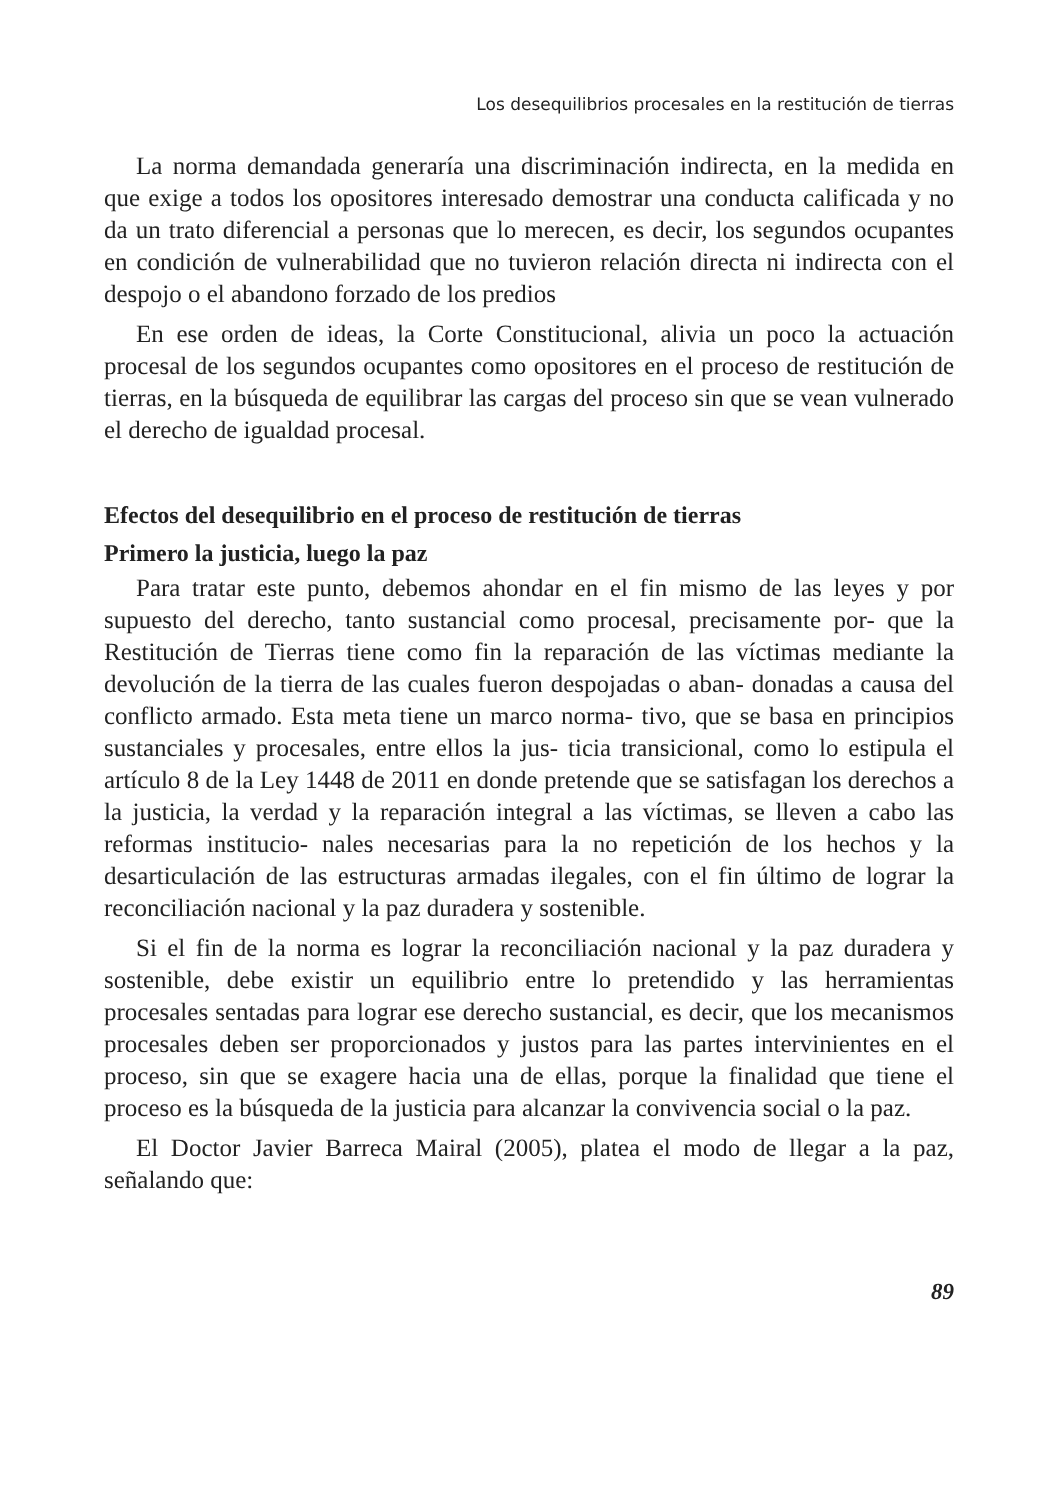Los desequilibrios procesales en la restitución de tierras
La norma demandada generaría una discriminación indirecta, en la medida en que exige a todos los opositores interesado demostrar una conducta calificada y no da un trato diferencial a personas que lo merecen, es decir, los segundos ocupantes en condición de vulnerabilidad que no tuvieron relación directa ni indirecta con el despojo o el abandono forzado de los predios
En ese orden de ideas, la Corte Constitucional, alivia un poco la actuación procesal de los segundos ocupantes como opositores en el proceso de restitución de tierras, en la búsqueda de equilibrar las cargas del proceso sin que se vean vulnerado el derecho de igualdad procesal.
Efectos del desequilibrio en el proceso de restitución de tierras
Primero la justicia, luego la paz
Para tratar este punto, debemos ahondar en el fin mismo de las leyes y por supuesto del derecho, tanto sustancial como procesal, precisamente por- que la Restitución de Tierras tiene como fin la reparación de las víctimas mediante la devolución de la tierra de las cuales fueron despojadas o aban- donadas a causa del conflicto armado. Esta meta tiene un marco norma- tivo, que se basa en principios sustanciales y procesales, entre ellos la jus- ticia transicional, como lo estipula el artículo 8 de la Ley 1448 de 2011 en donde pretende que se satisfagan los derechos a la justicia, la verdad y la reparación integral a las víctimas, se lleven a cabo las reformas institucio- nales necesarias para la no repetición de los hechos y la desarticulación de las estructuras armadas ilegales, con el fin último de lograr la reconciliación nacional y la paz duradera y sostenible.
Si el fin de la norma es lograr la reconciliación nacional y la paz duradera y sostenible, debe existir un equilibrio entre lo pretendido y las herramientas procesales sentadas para lograr ese derecho sustancial, es decir, que los mecanismos procesales deben ser proporcionados y justos para las partes intervinientes en el proceso, sin que se exagere hacia una de ellas, porque la finalidad que tiene el proceso es la búsqueda de la justicia para alcanzar la convivencia social o la paz.
El Doctor Javier Barreca Mairal (2005), platea el modo de llegar a la paz, señalando que:
89